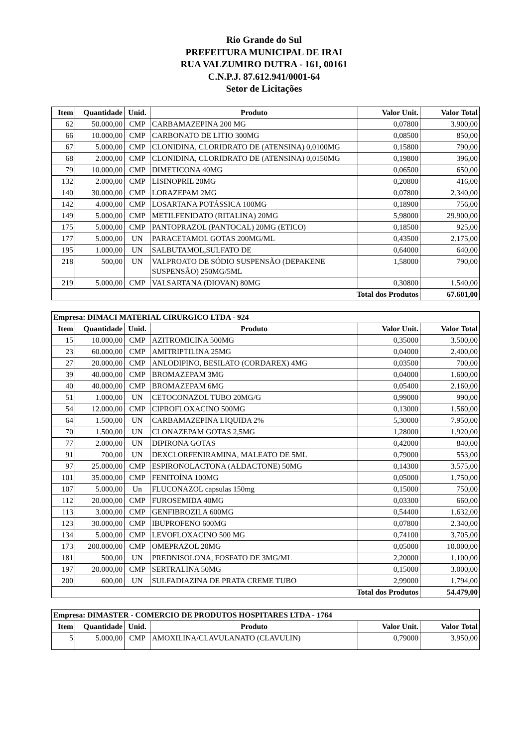Rio Grande do Sul
PREFEITURA MUNICIPAL DE IRAI
RUA VALZUMIRO DUTRA - 161, 00161
C.N.P.J. 87.612.941/0001-64
Setor de Licitações
| Item | Quantidade | Unid. | Produto | Valor Unit. | Valor Total |
| --- | --- | --- | --- | --- | --- |
| 62 | 50.000,00 | CMP | CARBAMAZEPINA 200 MG | 0,07800 | 3.900,00 |
| 66 | 10.000,00 | CMP | CARBONATO DE LITIO 300MG | 0,08500 | 850,00 |
| 67 | 5.000,00 | CMP | CLONIDINA, CLORIDRATO DE (ATENSINA) 0,0100MG | 0,15800 | 790,00 |
| 68 | 2.000,00 | CMP | CLONIDINA, CLORIDRATO DE (ATENSINA) 0,0150MG | 0,19800 | 396,00 |
| 79 | 10.000,00 | CMP | DIMETICONA 40MG | 0,06500 | 650,00 |
| 132 | 2.000,00 | CMP | LISINOPRIL 20MG | 0,20800 | 416,00 |
| 140 | 30.000,00 | CMP | LORAZEPAM 2MG | 0,07800 | 2.340,00 |
| 142 | 4.000,00 | CMP | LOSARTANA POTÁSSICA 100MG | 0,18900 | 756,00 |
| 149 | 5.000,00 | CMP | METILFENIDATO (RITALINA) 20MG | 5,98000 | 29.900,00 |
| 175 | 5.000,00 | CMP | PANTOPRAZOL (PANTOCAL) 20MG (ETICO) | 0,18500 | 925,00 |
| 177 | 5.000,00 | UN | PARACETAMOL GOTAS 200MG/ML | 0,43500 | 2.175,00 |
| 195 | 1.000,00 | UN | SALBUTAMOL,SULFATO DE | 0,64000 | 640,00 |
| 218 | 500,00 | UN | VALPROATO DE SÓDIO SUSPENSÃO (DEPAKENE SUSPENSÃO) 250MG/5ML | 1,58000 | 790,00 |
| 219 | 5.000,00 | CMP | VALSARTANA (DIOVAN) 80MG | 0,30800 | 1.540,00 |
| Total dos Produtos | | | | | 67.601,00 |
| Empresa: DIMACI MATERIAL CIRURGICO LTDA - 924 | | | | | |
| --- | --- | --- | --- | --- | --- |
| Item | Quantidade | Unid. | Produto | Valor Unit. | Valor Total |
| 15 | 10.000,00 | CMP | AZITROMICINA 500MG | 0,35000 | 3.500,00 |
| 23 | 60.000,00 | CMP | AMITRIPTILINA 25MG | 0,04000 | 2.400,00 |
| 27 | 20.000,00 | CMP | ANLODIPINO, BESILATO (CORDAREX) 4MG | 0,03500 | 700,00 |
| 39 | 40.000,00 | CMP | BROMAZEPAM 3MG | 0,04000 | 1.600,00 |
| 40 | 40.000,00 | CMP | BROMAZEPAM 6MG | 0,05400 | 2.160,00 |
| 51 | 1.000,00 | UN | CETOCONAZOL TUBO 20MG/G | 0,99000 | 990,00 |
| 54 | 12.000,00 | CMP | CIPROFLOXACINO 500MG | 0,13000 | 1.560,00 |
| 64 | 1.500,00 | UN | CARBAMAZEPINA LIQUIDA 2% | 5,30000 | 7.950,00 |
| 70 | 1.500,00 | UN | CLONAZEPAM GOTAS 2,5MG | 1,28000 | 1.920,00 |
| 77 | 2.000,00 | UN | DIPIRONA GOTAS | 0,42000 | 840,00 |
| 91 | 700,00 | UN | DEXCLORFENIRAMINA, MALEATO DE 5ML | 0,79000 | 553,00 |
| 97 | 25.000,00 | CMP | ESPIRONOLACTONA (ALDACTONE) 50MG | 0,14300 | 3.575,00 |
| 101 | 35.000,00 | CMP | FENITOÍNA 100MG | 0,05000 | 1.750,00 |
| 107 | 5.000,00 | Un | FLUCONAZOL capsulas 150mg | 0,15000 | 750,00 |
| 112 | 20.000,00 | CMP | FUROSEMIDA 40MG | 0,03300 | 660,00 |
| 113 | 3.000,00 | CMP | GENFIBROZILA 600MG | 0,54400 | 1.632,00 |
| 123 | 30.000,00 | CMP | IBUPROFENO 600MG | 0,07800 | 2.340,00 |
| 134 | 5.000,00 | CMP | LEVOFLOXACINO 500 MG | 0,74100 | 3.705,00 |
| 173 | 200.000,00 | CMP | OMEPRAZOL 20MG | 0,05000 | 10.000,00 |
| 181 | 500,00 | UN | PREDNISOLONA, FOSFATO DE 3MG/ML | 2,20000 | 1.100,00 |
| 197 | 20.000,00 | CMP | SERTRALINA 50MG | 0,15000 | 3.000,00 |
| 200 | 600,00 | UN | SULFADIAZINA DE PRATA CREME TUBO | 2,99000 | 1.794,00 |
| Total dos Produtos | | | | | 54.479,00 |
| Empresa: DIMASTER - COMERCIO DE PRODUTOS HOSPITARES LTDA - 1764 | | | | | |
| --- | --- | --- | --- | --- | --- |
| Item | Quantidade | Unid. | Produto | Valor Unit. | Valor Total |
| 5 | 5.000,00 | CMP | AMOXILINA/CLAVULANATO (CLAVULIN) | 0,79000 | 3.950,00 |